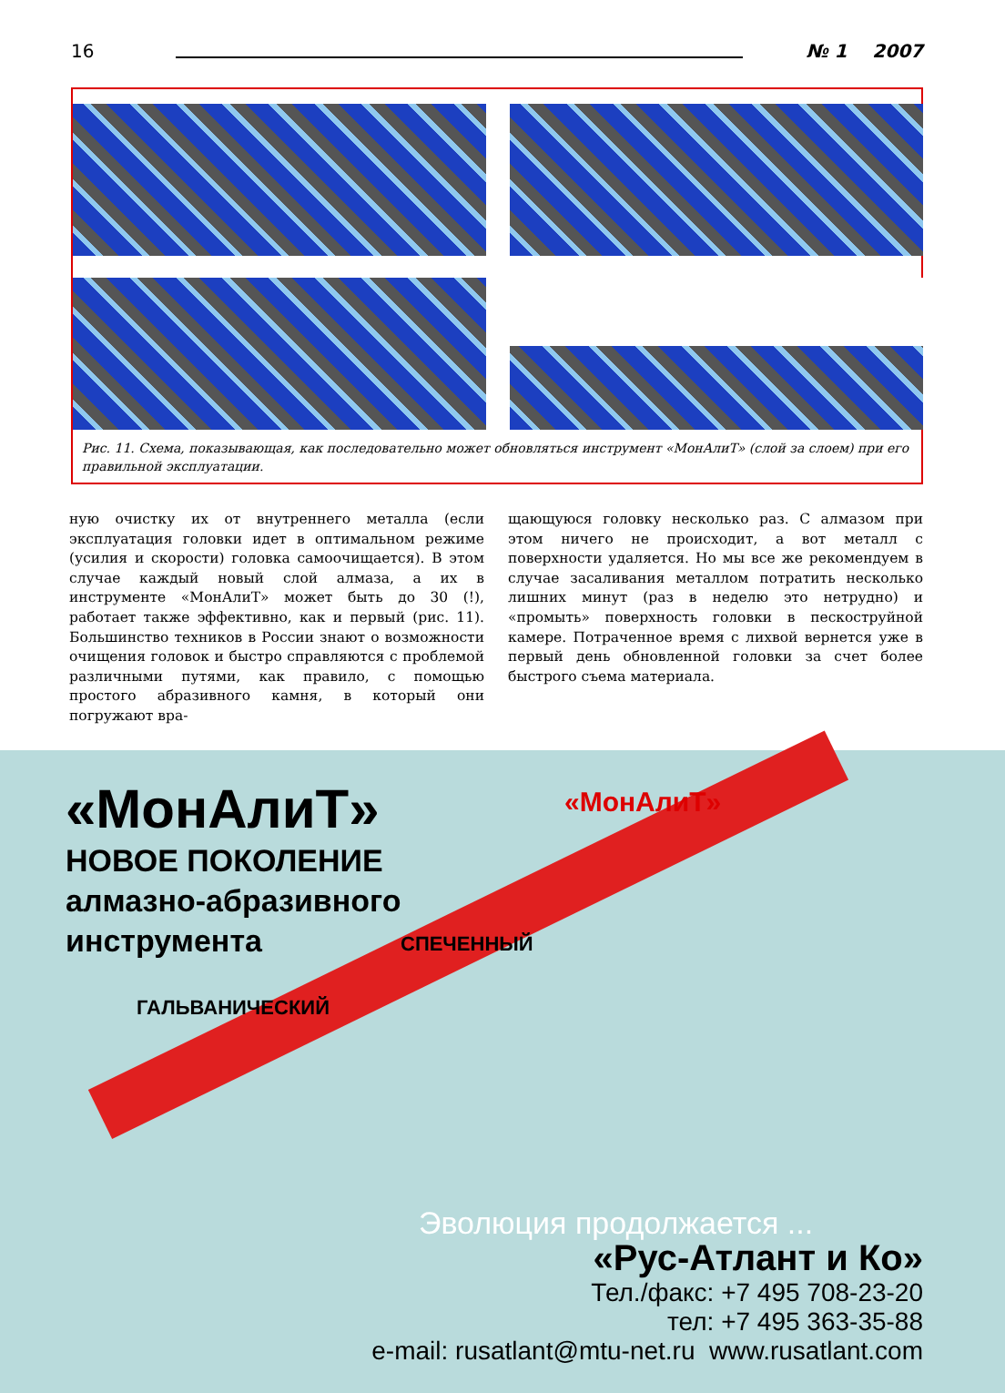16 № 1 2007
Рис. 11. Схема, показывающая, как последовательно может обновляться инструмент «МонАлиТ» (слой за слоем) при его правильной эксплуатации.
ную очистку их от внутреннего металла (если эксплуатация головки идет в оптимальном режиме (усилия и скорости) головка самоочищается). В этом случае каждый новый слой алмаза, а их в инструменте «МонАлиТ» может быть до 30 (!), работает также эффективно, как и первый (рис. 11). Большинство техников в России знают о возможности очищения головок и быстро справляются с проблемой различными путями, как правило, с помощью простого абразивного камня, в который они погружают вра-
щающуюся головку несколько раз. С алмазом при этом ничего не происходит, а вот металл с поверхности удаляется. Но мы все же рекомендуем в случае засаливания металлом потратить несколько лишних минут (раз в неделю это нетрудно) и «промыть» поверхность головки в пескоструйной камере. Потраченное время с лихвой вернется уже в первый день обновленной головки за счет более быстрого съема материала.
«МонАлиТ»
НОВОЕ ПОКОЛЕНИЕ
алмазно-абразивного
инструмента
«МонАлиТ»
СПЕЧЕННЫЙ
ГАЛЬВАНИЧЕСКИЙ
Эволюция продолжается ...
«Рус-Атлант и Ко»
Тел./факс: +7 495 708-23-20
тел: +7 495 363-35-88
e-mail: rusatlant@mtu-net.ru www.rusatlant.com